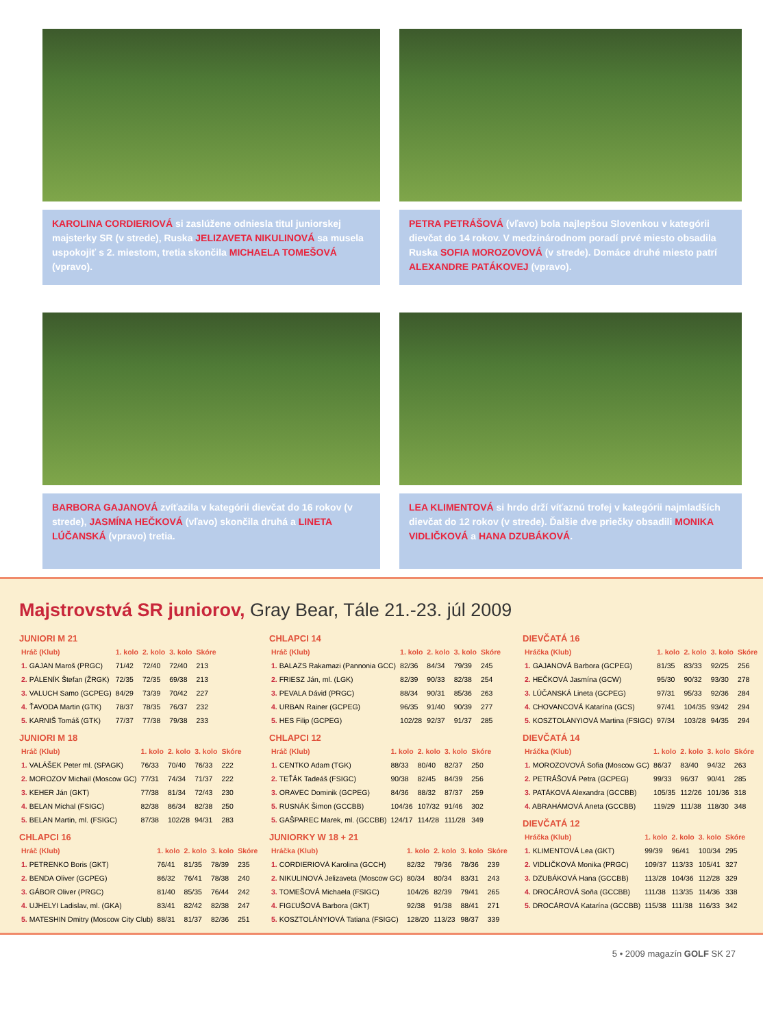KAROLINA CORDIERIOVÁ si zaslúžene odniesla titul juniorskej majsterky SR (v strede), Ruska JELIZAVETA NIKULINOVÁ sa musela uspokojiť s 2. miestom, tretia skončila MICHAELA TOMEŠOVÁ (vpravo).
PETRA PETRÁŠOVÁ (vľavo) bola najlepšou Slovenkou v kategórii dievčat do 14 rokov. V medzinárodnom poradí prvé miesto obsadila Ruska SOFIA MOROZOVOVÁ (v strede). Domáce druhé miesto patrí ALEXANDRE PATÁKOVEJ (vpravo).
BARBORA GAJANOVÁ zvíťazila v kategórii dievčat do 16 rokov (v strede), JASMÍNA HEČKOVÁ (vľavo) skončila druhá a LINETA LÚČANSKÁ (vpravo) tretia.
LEA KLIMENTOVÁ si hrdo drží víťaznú trofej v kategórii najmladších dievčat do 12 rokov (v strede). Ďalšie dve priečky obsadili MONIKA VIDLIČKOVÁ a HANA DZUBÁKOVÁ.
Majstrovstvá SR juniorov, Gray Bear, Tále 21.-23. júl 2009
JUNIORI M 21
| Hráč (Klub) | 1. kolo | 2. kolo | 3. kolo | Skóre |
| --- | --- | --- | --- | --- |
| 1. GAJAN Maroš (PRGC) | 71/42 | 72/40 | 72/40 | 213 |
| 2. PÁLENÍK Štefan (ŽRGK) | 72/35 | 72/35 | 69/38 | 213 |
| 3. VALUCH Samo (GCPEG) | 84/29 | 73/39 | 70/42 | 227 |
| 4. ŤAVODA Martin (GTK) | 78/37 | 78/35 | 76/37 | 232 |
| 5. KARNIŠ Tomáš (GTK) | 77/37 | 77/38 | 79/38 | 233 |
JUNIORI M 18
| Hráč (Klub) | 1. kolo | 2. kolo | 3. kolo | Skóre |
| --- | --- | --- | --- | --- |
| 1. VALÁŠEK Peter ml. (SPAGK) | 76/33 | 70/40 | 76/33 | 222 |
| 2. MOROZOV Michail (Moscow GC) | 77/31 | 74/34 | 71/37 | 222 |
| 3. KEHER Ján (GKT) | 77/38 | 81/34 | 72/43 | 230 |
| 4. BELAN Michal (FSIGC) | 82/38 | 86/34 | 82/38 | 250 |
| 5. BELAN Martin, ml. (FSIGC) | 87/38 | 102/28 | 94/31 | 283 |
CHLAPCI 16
| Hráč (Klub) | 1. kolo | 2. kolo | 3. kolo | Skóre |
| --- | --- | --- | --- | --- |
| 1. PETRENKO Boris (GKT) | 76/41 | 81/35 | 78/39 | 235 |
| 2. BENDA Oliver (GCPEG) | 86/32 | 76/41 | 78/38 | 240 |
| 3. GÁBOR Oliver (PRGC) | 81/40 | 85/35 | 76/44 | 242 |
| 4. UJHELYI Ladislav, ml. (GKA) | 83/41 | 82/42 | 82/38 | 247 |
| 5. MATESHIN Dmitry (Moscow City Club) | 88/31 | 81/37 | 82/36 | 251 |
CHLAPCI 14
| Hráč (Klub) | 1. kolo | 2. kolo | 3. kolo | Skóre |
| --- | --- | --- | --- | --- |
| 1. BALAZS Rakamazi (Pannonia GCC) | 82/36 | 84/34 | 79/39 | 245 |
| 2. FRIESZ Ján, ml. (LGK) | 82/39 | 90/33 | 82/38 | 254 |
| 3. PEVALA Dávid (PRGC) | 88/34 | 90/31 | 85/36 | 263 |
| 4. URBAN Rainer (GCPEG) | 96/35 | 91/40 | 90/39 | 277 |
| 5. HES Filip (GCPEG) | 102/28 | 92/37 | 91/37 | 285 |
CHLAPCI 12
| Hráč (Klub) | 1. kolo | 2. kolo | 3. kolo | Skóre |
| --- | --- | --- | --- | --- |
| 1. CENTKO Adam (TGK) | 88/33 | 80/40 | 82/37 | 250 |
| 2. TEŤÁK Tadeáš (FSIGC) | 90/38 | 82/45 | 84/39 | 256 |
| 3. ORAVEC Dominik (GCPEG) | 84/36 | 88/32 | 87/37 | 259 |
| 5. RUSNÁK Šimon (GCCBB) | 104/36 | 107/32 | 91/46 | 302 |
| 5. GAŠPAREC Marek, ml. (GCCBB) | 124/17 | 114/28 | 111/28 | 349 |
JUNIORKY W 18 + 21
| Hráčka (Klub) | 1. kolo | 2. kolo | 3. kolo | Skóre |
| --- | --- | --- | --- | --- |
| 1. CORDIERIOVÁ Karolina (GCCH) | 82/32 | 79/36 | 78/36 | 239 |
| 2. NIKULINOVÁ Jelizaveta (Moscow GC) | 80/34 | 80/34 | 83/31 | 243 |
| 3. TOMEŠOVÁ Michaela (FSIGC) | 104/26 | 82/39 | 79/41 | 265 |
| 4. FIGĽUŠOVÁ Barbora (GKT) | 92/38 | 91/38 | 88/41 | 271 |
| 5. KOSZTOLÁNYIOVÁ Tatiana (FSIGC) | 128/20 | 113/23 | 98/37 | 339 |
DIEVČATÁ 16
| Hráčka (Klub) | 1. kolo | 2. kolo | 3. kolo | Skóre |
| --- | --- | --- | --- | --- |
| 1. GAJANOVÁ Barbora (GCPEG) | 81/35 | 83/33 | 92/25 | 256 |
| 2. HEČKOVÁ Jasmína (GCW) | 95/30 | 90/32 | 93/30 | 278 |
| 3. LÚČANSKÁ Lineta (GCPEG) | 97/31 | 95/33 | 92/36 | 284 |
| 4. CHOVANCOVÁ Katarína (GCS) | 97/41 | 104/35 | 93/42 | 294 |
| 5. KOSZTOLÁNYIOVÁ Martina (FSIGC) | 97/34 | 103/28 | 94/35 | 294 |
DIEVČATÁ 14
| Hráčka (Klub) | 1. kolo | 2. kolo | 3. kolo | Skóre |
| --- | --- | --- | --- | --- |
| 1. MOROZOVOVÁ Sofia (Moscow GC) | 86/37 | 83/40 | 94/32 | 263 |
| 2. PETRÁŠOVÁ Petra (GCPEG) | 99/33 | 96/37 | 90/41 | 285 |
| 3. PATÁKOVÁ Alexandra (GCCBB) | 105/35 | 112/26 | 101/36 | 318 |
| 4. ABRAHÁMOVÁ Aneta (GCCBB) | 119/29 | 111/38 | 118/30 | 348 |
DIEVČATÁ 12
| Hráčka (Klub) | 1. kolo | 2. kolo | 3. kolo | Skóre |
| --- | --- | --- | --- | --- |
| 1. KLIMENTOVÁ Lea (GKT) | 99/39 | 96/41 | 100/34 | 295 |
| 2. VIDLIČKOVÁ Monika (PRGC) | 109/37 | 113/33 | 105/41 | 327 |
| 3. DZUBÁKOVÁ Hana (GCCBB) | 113/28 | 104/36 | 112/28 | 329 |
| 4. DROCÁROVÁ Soňa (GCCBB) | 111/38 | 113/35 | 114/36 | 338 |
| 5. DROCÁROVÁ Katarína (GCCBB) | 115/38 | 111/38 | 116/33 | 342 |
5 • 2009 magazín GOLF SK 27